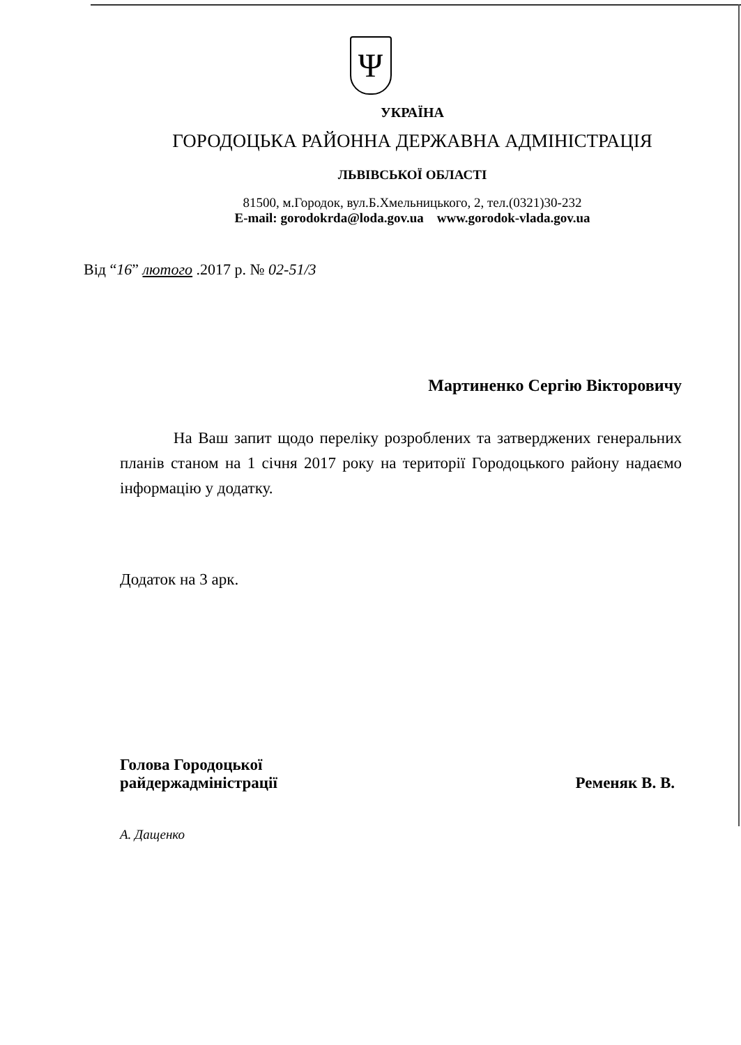Ψ
УКРАЇНА
ГОРОДОЦЬКА РАЙОННА ДЕРЖАВНА АДМІНІСТРАЦІЯ
ЛЬВІВСЬКОЇ ОБЛАСТІ
81500, м.Городок, вул.Б.Хмельницького, 2, тел.(0321)30-232
E-mail: gorodokrda@loda.gov.ua www.gorodok-vlada.gov.ua
Від “16” лютого .2017 р. № 02-51/3
Мартиненко Сергію Вікторовичу
На Ваш запит щодо переліку розроблених та затверджених генеральних планів станом на 1 січня 2017 року на території Городоцького району надаємо інформацію у додатку.
Додаток на 3 арк.
Голова Городоцької
райдержадміністрації
Ременяк В. В.
А. Дащенко